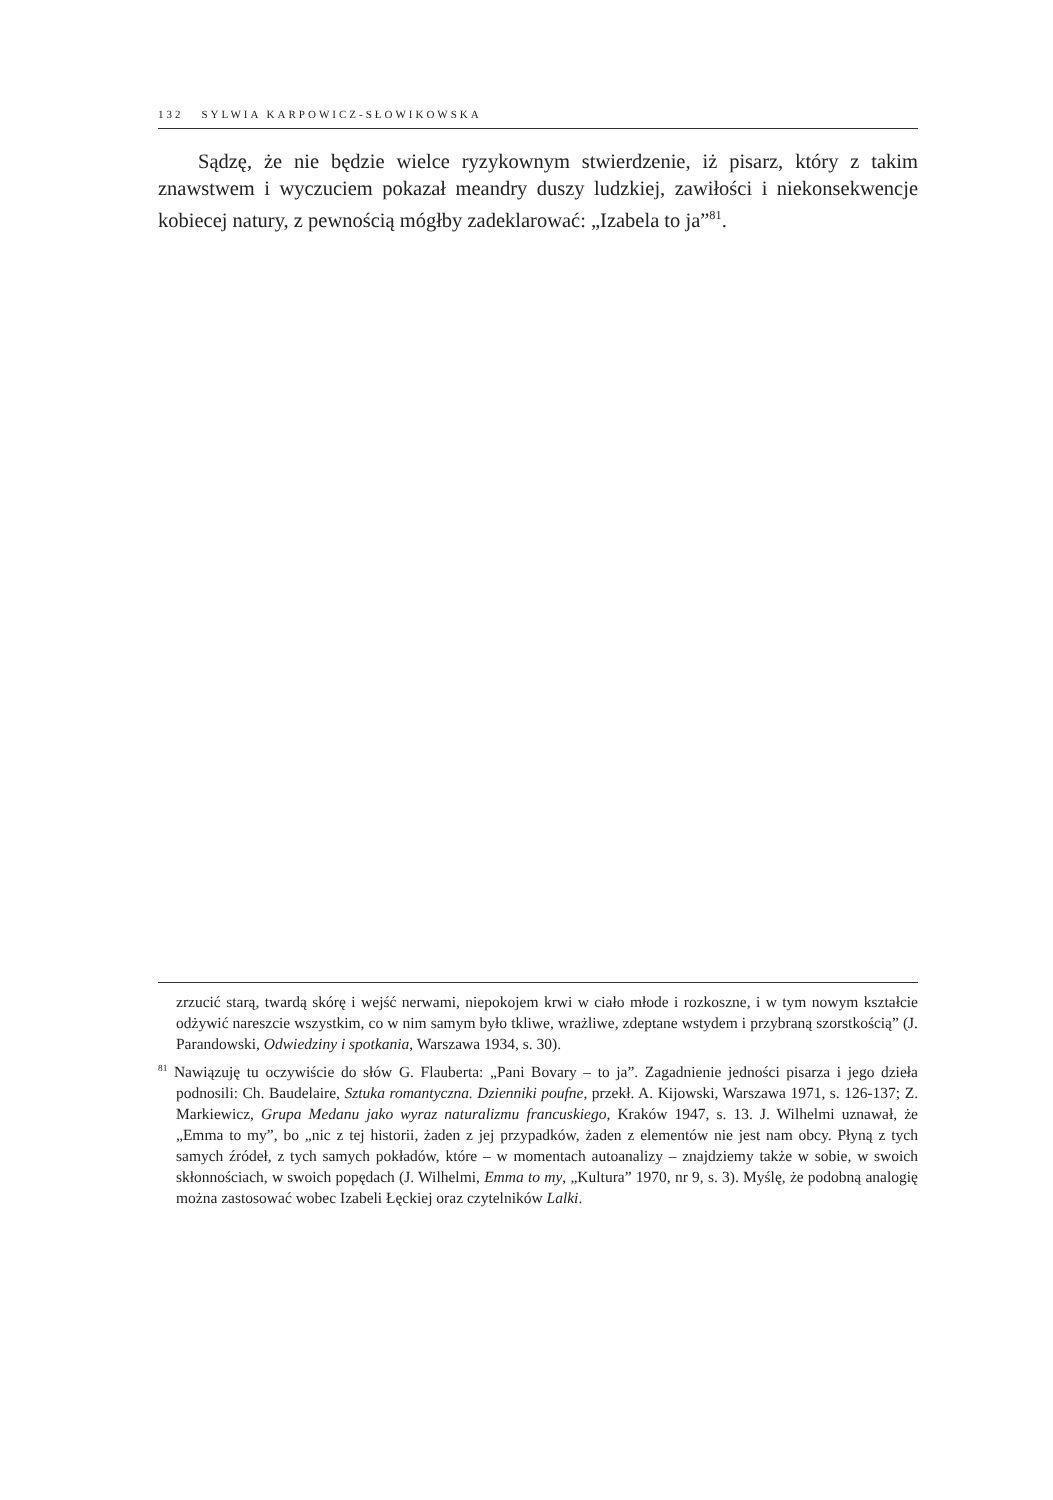132 SYLWIA KARPOWICZ-SŁOWIKOWSKA
Sądzę, że nie będzie wielce ryzykownym stwierdzenie, iż pisarz, który z takim znawstwem i wyczuciem pokazał meandry duszy ludzkiej, zawiłości i niekonsekwencje kobiecej natury, z pewnością mógłby zadeklarować: „Izabela to ja”<sup>81</sup>.
zrzucić starą, twardą skórę i wejść nerwami, niepokojem krwi w ciało młode i rozkoszne, i w tym nowym kształcie odżywić nareszcie wszystkim, co w nim samym było tkliwe, wrażliwe, zdeptane wstydem i przybraną szorstkością” (J. Parandowski, Odwiedziny i spotkania, Warszawa 1934, s. 30).
<sup>81</sup> Nawiązuję tu oczywiście do słów G. Flauberta: „Pani Bovary – to ja”. Zagadnienie jedności pisarza i jego dzieła podnosili: Ch. Baudelaire, Sztuka romantyczna. Dzienniki poufne, przekł. A. Kijowski, Warszawa 1971, s. 126-137; Z. Markiewicz, Grupa Medanu jako wyraz naturalizmu francuskiego, Kraków 1947, s. 13. J. Wilhelmi uznawał, że „Emma to my”, bo „nic z tej historii, żaden z jej przypadków, żaden z elementów nie jest nam obcy. Płyną z tych samych źródeł, z tych samych pokładów, które – w momentach autoanalizy – znajdziemy także w sobie, w swoich skłonnościach, w swoich popędach (J. Wilhelmi, Emma to my, „Kultura” 1970, nr 9, s. 3). Myślę, że podobną analogię można zastosować wobec Izabeli Łęckiej oraz czytelników Lalki.